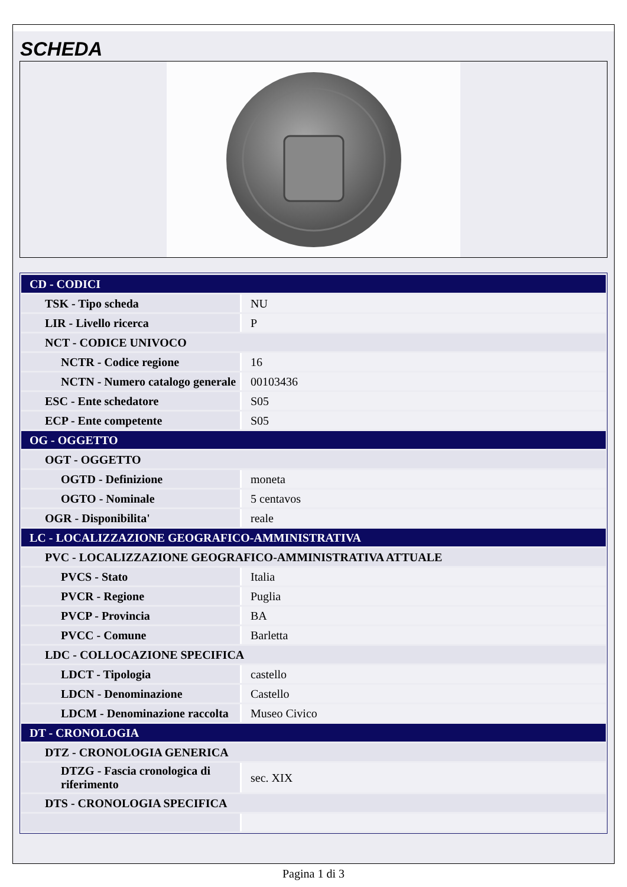SCHEDA
| CD - CODICI | |
| TSK - Tipo scheda | NU |
| LIR - Livello ricerca | P |
| NCT - CODICE UNIVOCO | |
| NCTR - Codice regione | 16 |
| NCTN - Numero catalogo generale | 00103436 |
| ESC - Ente schedatore | S05 |
| ECP - Ente competente | S05 |
| OG - OGGETTO | |
| OGT - OGGETTO | |
| OGTD - Definizione | moneta |
| OGTO - Nominale | 5 centavos |
| OGR - Disponibilita' | reale |
| LC - LOCALIZZAZIONE GEOGRAFICO-AMMINISTRATIVA | |
| PVC - LOCALIZZAZIONE GEOGRAFICO-AMMINISTRATIVA ATTUALE | |
| PVCS - Stato | Italia |
| PVCR - Regione | Puglia |
| PVCP - Provincia | BA |
| PVCC - Comune | Barletta |
| LDC - COLLOCAZIONE SPECIFICA | |
| LDCT - Tipologia | castello |
| LDCN - Denominazione | Castello |
| LDCM - Denominazione raccolta | Museo Civico |
| DT - CRONOLOGIA | |
| DTZ - CRONOLOGIA GENERICA | |
| DTZG - Fascia cronologica di riferimento | sec. XIX |
| DTS - CRONOLOGIA SPECIFICA | |
Pagina 1 di 3